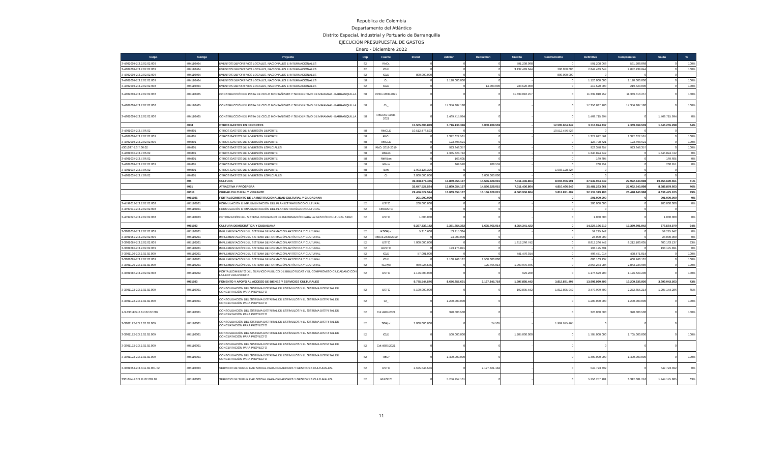Republica de Colombia
Departamento del Atlántico
Distrito Especial, Industrial y Portuario de Barranquilla
EJECUCIÓN PRESUPUESTAL DE GASTOS
Enero - Diciembre 2022
| Cuipo | Código | Proyecto | Dep | Fuente | Inicial | Adición | Reducción | Credito | Contracredito | Definitivo | Compromiso | Saldo | % |
| --- | --- | --- | --- | --- | --- | --- | --- | --- | --- | --- | --- | --- | --- |
| 3-4302004-2.3.2.02.02.009 | 404110404 | EVENTOS DEPORTIVOS LOCALES, NACIONALES E INTERNACIONALES | 82 | RbCr. | 0 | 0 | 0 | 591.208.068 | 0 | 591.208.068 | 591.208.068 | 0 | 100% |
| 3-4302004-2.3.2.02.02.009 | 404110404 | EVENTOS DEPORTIVOS LOCALES, NACIONALES E INTERNACIONALES | 82 | ICLD | 0 | 0 | 0 | 3.132.489.644 | 290.050.000 | 2.842.439.644 | 2.842.439.644 | 0 | 100% |
| 3-4302004-2.3.2.02.02.006 | 404110404 | EVENTOS DEPORTIVOS LOCALES, NACIONALES E INTERNACIONALES | 82 | ICLD | 800.000.000 | 0 | 0 | - | 800.000.000 | 0 | 0 | 0 | |
| 3-4302004-2.3.2.02.02.009 | 404110404 | EVENTOS DEPORTIVOS LOCALES, NACIONALES E INTERNACIONALES | 58 | Cr. | 0 | 1.120.000.000 | 0 | - | 0 | 1.120.000.000 | 1.120.000.000 | 0 | 100% |
| 3-4302004-2.3.2.02.02.008 | 404110404 | EVENTOS DEPORTIVOS LOCALES, NACIONALES E INTERNACIONALES | 82 | ICLD | 0 | 0 | 14.000.000 | 233.520.000 | 0 | 219.520.000 | 219.520.000 | 0 | 100% |
| 3-4302004-2.3.2.02.02.006 | 404110405 | CONSTRUCCIÓN DE PISTA DE CICLO MONTAÑISMO Y SENDERISMO DE MIRAMAR - BARRANQUILLA | 58 | COID-1058-2021 | 0 | 0 | 0 | 11.339.010.257 | 0 | 11.339.010.257 | 11.339.010.257 | 0 | 100% |
| 3-4302004-2.3.2.02.02.006 | 404110405 | CONSTRUCCIÓN DE PISTA DE CICLO MONTAÑISMO Y SENDERISMO DE MIRAMAR - BARRANQUILLA | 58 | Cr_ | 0 | 17.356.887.180 | 0 | - | 0 | 17.356.887.180 | 17.356.887.180 | 0 | 100% |
| 3-4302004-2.3.2.02.02.006 | 404110405 | CONSTRUCCIÓN DE PISTA DE CICLO MONTAÑISMO Y SENDERISMO DE MIRAMAR - BARRANQUILLA | 58 | RbCOID-1058-2021 | 0 | 1.469.715.994 | 0 | - | 0 | 1.469.715.994 | 0 | 1.469.715.994 | 0% |
| | 4048 | OTROS GASTOS EN DEPORTES | | | 15.505.604.849 | 3.716.133.396 | 3.000.108.559 | - | 12.505.604.849 | 3.716.024.837 | 2.369.769.539 | 1.346.255.298 | 64% |
| 3-4301037-2.3.7.06.02 | 404801 | OTROS GASTOS DE INVERSIÓN DEPORTE | 58 | RbICLD | 10.512.476.523 | 0 | 0 | - | 10.512.476.523 | 0 | 0 | 0 | |
| 3-4302004-2.3.2.02.02.009 | 404801 | OTROS GASTOS DE INVERSIÓN DEPORTE | 58 | RbCr | 0 | 1.322.622.561 | 0 | - | 0 | 1.322.622.561 | 1.322.622.561 | 0 | 100% |
| 3-4302004-2.3.2.02.02.009 | 404801 | OTROS GASTOS DE INVERSIÓN DEPORTE | 58 | RbICLD | 0 | 123.798.621 | 0 | - | 0 | 123.798.621 | 123.798.621 | 0 | 100% |
| 4301037-2.3.7.06.02 | 404801 | OTROS GASTOS DE INVERSION ESPECIALES | 58 | RbCr 2018-2019 | 0 | 923.348.357 | 0 | - | 0 | 923.348.357 | 923.348.357 | 0 | 100% |
| 3-4301037-2.3.7.06.02 | 404801 | OTROS GASTOS DE INVERSIÓN DEPORTE | 58 | RbBon | 0 | 1.345.824.742 | 0 | - | 0 | 1.345.824.742 | 0 | 1.345.824.742 | 0% |
| 3-4301037-2.3.7.06.02 | 404801 | OTROS GASTOS DE INVERSIÓN DEPORTE | 58 | RbRBon | 0 | 169.605 | 0 | - | 0 | 169.605 | 0 | 169.605 | 0% |
| 3-4302001-2.3.2.02.02.009 | 404801 | OTROS GASTOS DE INVERSIÓN DEPORTE | 58 | RBon | 0 | 369.510 | 108.559 | - | 0 | 260.951 | 0 | 260.951 | 0% |
| 3-4301037-2.3.7.06.02 | 404801 | OTROS GASTOS DE INVERSIÓN DEPORTE | 58 | Bon | 1.993.128.326 | 0 | 0 | - | 1.993.128.326 | 0 | 0 | 0 | |
| 3-4301037-2.3.7.06.02 | 404801 | OTROS GASTOS DE INVERSIÓN ESPECIALES | 58 | Cr | 3.000.000.000 | 0 | 3.000.000.000 | - | 0 | 0 | 0 | 0 | |
| | 405 | CULTURA | | | 39.308.878.465 | 13.869.054.137 | 14.536.328.015 | 7.311.436.864 | 8.004.006.901 | 37.949.034.549 | 27.092.343.998 | 10.856.690.551 | 71% |
| | 4051 | ATRACTIVA Y PRÓSPERA | | | 33.647.527.524 | 13.869.054.137 | 14.536.328.015 | 7.311.436.864 | 4.810.466.849 | 35.481.223.661 | 27.092.343.998 | 8.388.879.663 | 76% |
| | 40511 | CIUDAD CULTURAL Y VIBRANTE | | | 29.456.527.524 | 13.069.054.137 | 13.136.328.015 | 6.560.936.864 | 3.812.871.407 | 32.137.319.103 | 25.498.843.998 | 6.638.475.105 | 79% |
| | 4051101 | FORTALECIMIENTO DE LA INSTITUCIONALIDAD CULTURAL Y CIUDADANA | | | 201.000.000 | 0 | 0 | - | 0 | 201.000.000 | 0 | 201.000.000 | 0% |
| 3-4599019-2.3.2.02.02.008 | 405110101 | FORMULACIÓN E IMPLEMENTACIÓN DEL PLAN ESTRATÉGICO CULTURAL | 52 | ESTC | 200.000.000 | 0 | 0 | - | 0 | 200.000.000 | 0 | 200.000.000 | 0% |
| 3-4599019-2.3.2.02.02.008 | 405110101 | FORMULACIÓN E IMPLEMENTACIÓN DEL PLAN ESTRATÉGICO CULTURAL | 52 | RbRESTC | 0 | 0 | 0 | - | 0 | 0 | 0 | 0 | |
| 3-4599025-2.3.2.02.02.008 | 405110103 | OPTIMIZACIÓN DEL SISTEMA INTEGRADO DE INFORMACIÓN PARA LA GESTIÓN CULTURAL SIIGC | 52 | ESTC | 1.000.000 | 0 | 0 | - | 0 | 1.000.000 | 0 | 1.000.000 | 0% |
| | 4051102 | CULTURA DEMOCRÁTICA Y CIUDADANA | | | 9.227.336.142 | 2.371.254.362 | 1.625.765.014 | 4.254.341.422 | 0 | 14.227.166.912 | 13.350.601.942 | 876.564.970 | 94% |
| 3-3301052-2.3.2.02.02.009 | 405110201 | IMPLEMENTACIÓN DEL SISTEMA DE FORMACIÓN ARTÍSTICA Y CULTURAL | 52 | RSGPpc | 5.310.608 | 53.915.334 | 0 | - | 0 | 59.225.942 | 0 | 59.225.942 | 0% |
| 3-3301052-2.3.2.02.02.009 | 405110201 | IMPLEMENTACIÓN DEL SISTEMA DE FORMACIÓN ARTÍSTICA Y CULTURAL | 52 | RbRes.2439/2010 | 0 | 24.000.000 | 0 | - | 0 | 24.000.000 | 0 | 24.000.000 | 0% |
| 3-3301087-2.3.2.02.02.009 | 405110201 | IMPLEMENTACIÓN DEL SISTEMA DE FORMACIÓN ARTÍSTICA Y CULTURAL | 52 | ESTC | 7.000.000.000 | 0 | 0 | 1.812.266.742 | 0 | 8.812.266.742 | 8.212.103.605 | 600.163.137 | 93% |
| 3-3301087-2.3.2.02.02.009 | 405110201 | IMPLEMENTACIÓN DEL SISTEMA DE FORMACIÓN ARTÍSTICA Y CULTURAL | 52 | RESTC | 0 | 193.175.891 | 0 | - | 0 | 193.175.891 | 0 | 193.175.891 | 0% |
| 3-3301126-2.3.2.02.02.009 | 405110201 | IMPLEMENTACIÓN DEL SISTEMA DE FORMACIÓN ARTÍSTICA Y CULTURAL | 52 | ICLD | 57.001.000 | 0 | 0 | 441.470.014 | 0 | 498.471.014 | 498.471.014 | 0 | 100% |
| 3-3301087-2.3.2.02.02.009 | 405110201 | IMPLEMENTACIÓN DEL SISTEMA DE FORMACIÓN ARTÍSTICA Y CULTURAL | 52 | ICLD | 0 | 2.100.163.137 | 1.500.000.000 | - | 0 | 600.163.137 | 600.163.137 | 0 | 100% |
| 3-3301126-2.3.2.02.02.009 | 405110201 | IMPLEMENTACIÓN DEL SISTEMA DE FORMACIÓN ARTÍSTICA Y CULTURAL | 52 | SGPpc | 989.024.535 | 0 | 125.765.014 | 1.999.975.465 | 0 | 2.863.234.986 | 2.863.234.986 | 0 | 100% |
| 3-3301085-2.3.2.02.02.008 | 405110202 | FORTALECIMIENTO DEL SERVICIO PUBLICO DE BIBLIOTECAS Y EL COMPROMISO CIUDADANO CON LA LECTURA ESCRITA | 52 | ESTC | 1.176.000.000 | 0 | 0 | 629.200 | 0 | 1.176.629.200 | 1.176.629.200 | 0 | 100% |
| | 4051103 | FOMENTO Y APOYO AL ACCESO DE BIENES Y SERVICIOS CULTURALES | | | 9.775.544.576 | 8.676.257.601 | 2.127.845.719 | 1.397.895.442 | 3.812.871.407 | 13.908.980.493 | 10.209.936.930 | 3.699.043.563 | 73% |
| 3-3301122-2.3.2.02.02.009 | 405110301 | CONSOLIDACIÓN DEL SISTEMA DISTRITAL DE ESTÍMULOS Y EL SISTEMA DISTRITAL DE CONCERTACIÓN PARA PROYECTO | 52 | ESTC | 5.100.000.000 | 0 | 0 | 192.895.442 | 1.812.895.942 | 3.479.999.500 | 2.272.855.214 | 1.207.144.286 | 65% |
| 3-3301122-2.3.2.02.02.009 | 405110301 | CONSOLIDACIÓN DEL SISTEMA DISTRITAL DE ESTÍMULOS Y EL SISTEMA DISTRITAL DE CONCERTACIÓN PARA PROYECTO | 52 | Cr_ | 0 | 1.200.000.000 | 0 | - | 0 | 1.200.000.000 | 1.200.000.000 | 0 | 100% |
| 1-3-3301122-2.3.2.02.02.009 | 405110301 | CONSOLIDACIÓN DEL SISTEMA DISTRITAL DE ESTÍMULOS Y EL SISTEMA DISTRITAL DE CONCERTACIÓN PARA PROYECTO | 52 | Cof.4987/2021 | 0 | 320.000.500 | 0 | - | 0 | 320.000.500 | 320.000.500 | 0 | 100% |
| 3-3301122-2.3.2.02.02.009 | 405110301 | CONSOLIDACIÓN DEL SISTEMA DISTRITAL DE ESTÍMULOS Y EL SISTEMA DISTRITAL DE CONCERTACIÓN PARA PROYECTO | 52 | SGPpc | 2.000.000.000 | 0 | 24.535 | - | 1.999.975.465 | 0 | 0 | 0 | |
| 3-3301122-2.3.2.02.02.009 | 405110301 | CONSOLIDACIÓN DEL SISTEMA DISTRITAL DE ESTÍMULOS Y EL SISTEMA DISTRITAL DE CONCERTACIÓN PARA PROYECTO | 52 | ICLD | 0 | 500.000.000 | 0 | 1.205.000.000 | 0 | 1.705.000.000 | 1.705.000.000 | 0 | 100% |
| 3-3301122-2.3.2.02.02.009 | 405110301 | CONSOLIDACIÓN DEL SISTEMA DISTRITAL DE ESTÍMULOS Y EL SISTEMA DISTRITAL DE CONCERTACIÓN PARA PROYECTO | 52 | Cof.4987/2021 | 0 | 0 | 0 | - | 0 | 0 | 0 | 0 | |
| 3-3301122-2.3.2.02.02.009 | 405110301 | CONSOLIDACIÓN DEL SISTEMA DISTRITAL DE ESTÍMULOS Y EL SISTEMA DISTRITAL DE CONCERTACIÓN PARA PROYECTO | 52 | RbCr | 0 | 1.400.000.000 | 0 | - | 0 | 1.400.000.000 | 1.400.000.000 | 0 | 100% |
| 3-3301054-2.3.3.11.02.001.02 | 405110303 | SERVICIO DE SEGURIDAD SOCIAL PARA CREADORES Y GESTORES CULTURALES. | 52 | ESTC | 2.675.544.576 | 0 | 2.127.821.184 | - | 0 | 547.723.392 | 0 | 547.723.392 | 0% |
| 3301054-2.3.3.11.02.001.02 | 405110303 | SERVICIO DE SEGURIDAD SOCIAL PARA CREADORES Y GESTORES CULTURALES. | 52 | RbESTC | 0 | 5.256.257.101 | 0 | - | 0 | 5.256.257.101 | 3.312.081.216 | 1.944.175.885 | 63% |
11